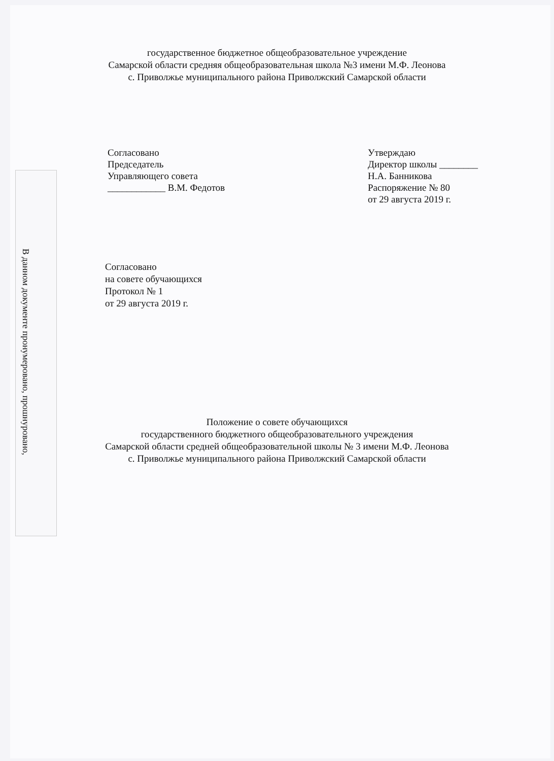государственное бюджетное общеобразовательное учреждение
Самарской области средняя общеобразовательная школа №3 имени М.Ф. Леонова
с. Приволжье муниципального района Приволжский Самарской области
Согласовано
Председатель
Управляющего совета
____________ В.М. Федотов
Утверждаю
Директор школы ________
Н.А. Банникова
Распоряжение № 80
от 29 августа 2019 г.
Согласовано
на совете обучающихся
Протокол № 1
от 29 августа 2019 г.
Положение о совете обучающихся
государственного бюджетного общеобразовательного учреждения
Самарской области средней общеобразовательной школы № 3 имени М.Ф. Леонова
с. Приволжье муниципального района Приволжский Самарской области
В данном документе пронумеровано, прошнуровано,